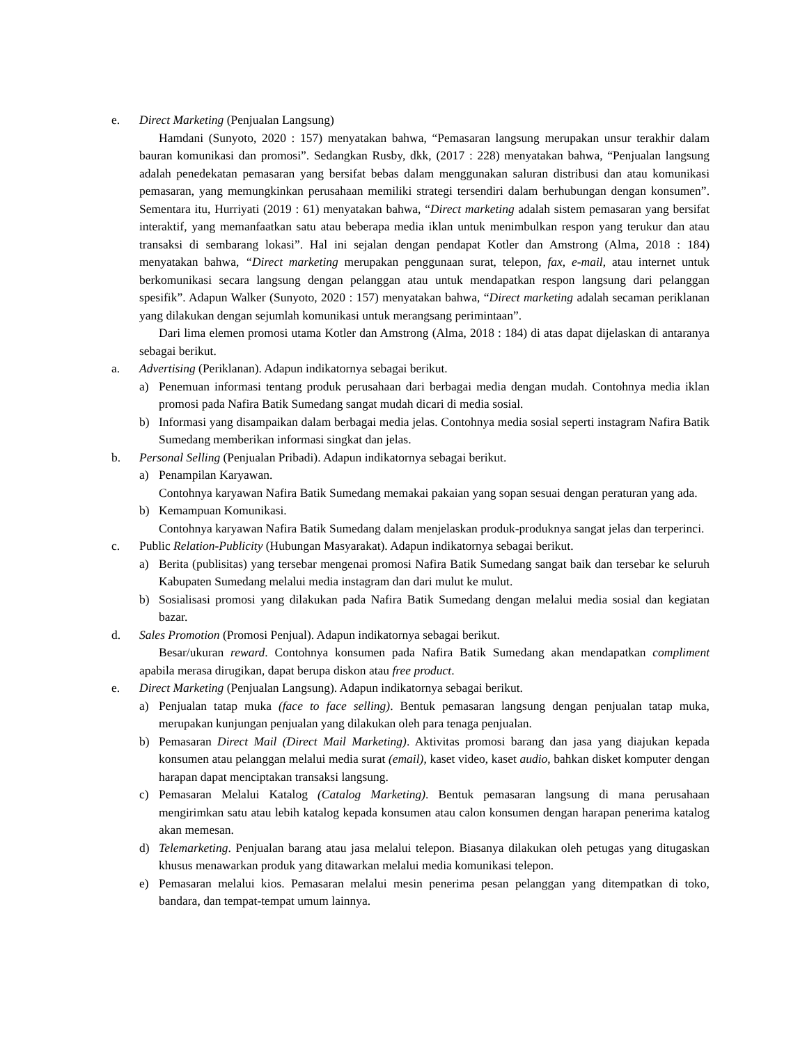e. Direct Marketing (Penjualan Langsung)
Hamdani (Sunyoto, 2020 : 157) menyatakan bahwa, “Pemasaran langsung merupakan unsur terakhir dalam bauran komunikasi dan promosi”. Sedangkan Rusby, dkk, (2017 : 228) menyatakan bahwa, “Penjualan langsung adalah penedekatan pemasaran yang bersifat bebas dalam menggunakan saluran distribusi dan atau komunikasi pemasaran, yang memungkinkan perusahaan memiliki strategi tersendiri dalam berhubungan dengan konsumen”. Sementara itu, Hurriyati (2019 : 61) menyatakan bahwa, “Direct marketing adalah sistem pemasaran yang bersifat interaktif, yang memanfaatkan satu atau beberapa media iklan untuk menimbulkan respon yang terukur dan atau transaksi di sembarang lokasi”. Hal ini sejalan dengan pendapat Kotler dan Amstrong (Alma, 2018 : 184) menyatakan bahwa, “Direct marketing merupakan penggunaan surat, telepon, fax, e-mail, atau internet untuk berkomunikasi secara langsung dengan pelanggan atau untuk mendapatkan respon langsung dari pelanggan spesifik”. Adapun Walker (Sunyoto, 2020 : 157) menyatakan bahwa, “Direct marketing adalah secaman periklanan yang dilakukan dengan sejumlah komunikasi untuk merangsang perimintaan”.
Dari lima elemen promosi utama Kotler dan Amstrong (Alma, 2018 : 184) di atas dapat dijelaskan di antaranya sebagai berikut.
a. Advertising (Periklanan). Adapun indikatornya sebagai berikut.
a) Penemuan informasi tentang produk perusahaan dari berbagai media dengan mudah. Contohnya media iklan promosi pada Nafira Batik Sumedang sangat mudah dicari di media sosial.
b) Informasi yang disampaikan dalam berbagai media jelas. Contohnya media sosial seperti instagram Nafira Batik Sumedang memberikan informasi singkat dan jelas.
b. Personal Selling (Penjualan Pribadi). Adapun indikatornya sebagai berikut.
a) Penampilan Karyawan.
Contohnya karyawan Nafira Batik Sumedang memakai pakaian yang sopan sesuai dengan peraturan yang ada.
b) Kemampuan Komunikasi.
Contohnya karyawan Nafira Batik Sumedang dalam menjelaskan produk-produknya sangat jelas dan terperinci.
c. Public Relation-Publicity (Hubungan Masyarakat). Adapun indikatornya sebagai berikut.
a) Berita (publisitas) yang tersebar mengenai promosi Nafira Batik Sumedang sangat baik dan tersebar ke seluruh Kabupaten Sumedang melalui media instagram dan dari mulut ke mulut.
b) Sosialisasi promosi yang dilakukan pada Nafira Batik Sumedang dengan melalui media sosial dan kegiatan bazar.
d. Sales Promotion (Promosi Penjual). Adapun indikatornya sebagai berikut.
Besar/ukuran reward. Contohnya konsumen pada Nafira Batik Sumedang akan mendapatkan compliment apabila merasa dirugikan, dapat berupa diskon atau free product.
e. Direct Marketing (Penjualan Langsung). Adapun indikatornya sebagai berikut.
a) Penjualan tatap muka (face to face selling). Bentuk pemasaran langsung dengan penjualan tatap muka, merupakan kunjungan penjualan yang dilakukan oleh para tenaga penjualan.
b) Pemasaran Direct Mail (Direct Mail Marketing). Aktivitas promosi barang dan jasa yang diajukan kepada konsumen atau pelanggan melalui media surat (email), kaset video, kaset audio, bahkan disket komputer dengan harapan dapat menciptakan transaksi langsung.
c) Pemasaran Melalui Katalog (Catalog Marketing). Bentuk pemasaran langsung di mana perusahaan mengirimkan satu atau lebih katalog kepada konsumen atau calon konsumen dengan harapan penerima katalog akan memesan.
d) Telemarketing. Penjualan barang atau jasa melalui telepon. Biasanya dilakukan oleh petugas yang ditugaskan khusus menawarkan produk yang ditawarkan melalui media komunikasi telepon.
e) Pemasaran melalui kios. Pemasaran melalui mesin penerima pesan pelanggan yang ditempatkan di toko, bandara, dan tempat-tempat umum lainnya.